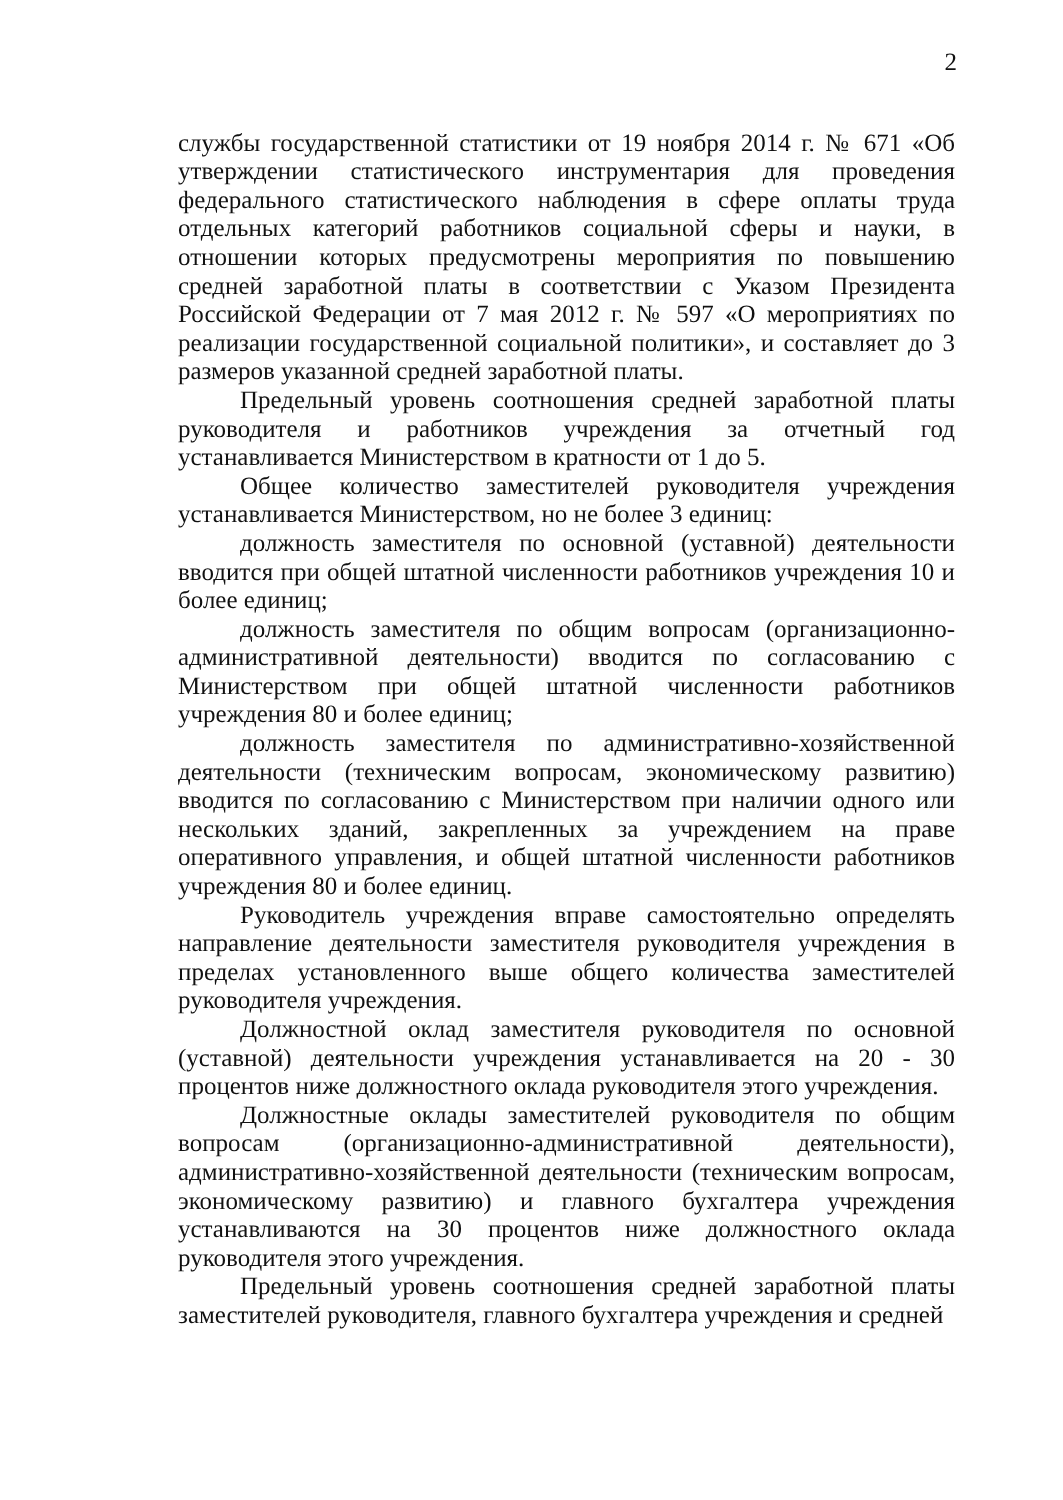2
службы государственной статистики от 19 ноября 2014 г. № 671 «Об утверждении статистического инструментария для проведения федерального статистического наблюдения в сфере оплаты труда отдельных категорий работников социальной сферы и науки, в отношении которых предусмотрены мероприятия по повышению средней заработной платы в соответствии с Указом Президента Российской Федерации от 7 мая 2012 г. № 597 «О мероприятиях по реализации государственной социальной политики», и составляет до 3 размеров указанной средней заработной платы.
Предельный уровень соотношения средней заработной платы руководителя и работников учреждения за отчетный год устанавливается Министерством в кратности от 1 до 5.
Общее количество заместителей руководителя учреждения устанавливается Министерством, но не более 3 единиц:
должность заместителя по основной (уставной) деятельности вводится при общей штатной численности работников учреждения 10 и более единиц;
должность заместителя по общим вопросам (организационно-административной деятельности) вводится по согласованию с Министерством при общей штатной численности работников учреждения 80 и более единиц;
должность заместителя по административно-хозяйственной деятельности (техническим вопросам, экономическому развитию) вводится по согласованию с Министерством при наличии одного или нескольких зданий, закрепленных за учреждением на праве оперативного управления, и общей штатной численности работников учреждения 80 и более единиц.
Руководитель учреждения вправе самостоятельно определять направление деятельности заместителя руководителя учреждения в пределах установленного выше общего количества заместителей руководителя учреждения.
Должностной оклад заместителя руководителя по основной (уставной) деятельности учреждения устанавливается на 20 - 30 процентов ниже должностного оклада руководителя этого учреждения.
Должностные оклады заместителей руководителя по общим вопросам (организационно-административной деятельности), административно-хозяйственной деятельности (техническим вопросам, экономическому развитию) и главного бухгалтера учреждения устанавливаются на 30 процентов ниже должностного оклада руководителя этого учреждения.
Предельный уровень соотношения средней заработной платы заместителей руководителя, главного бухгалтера учреждения и средней